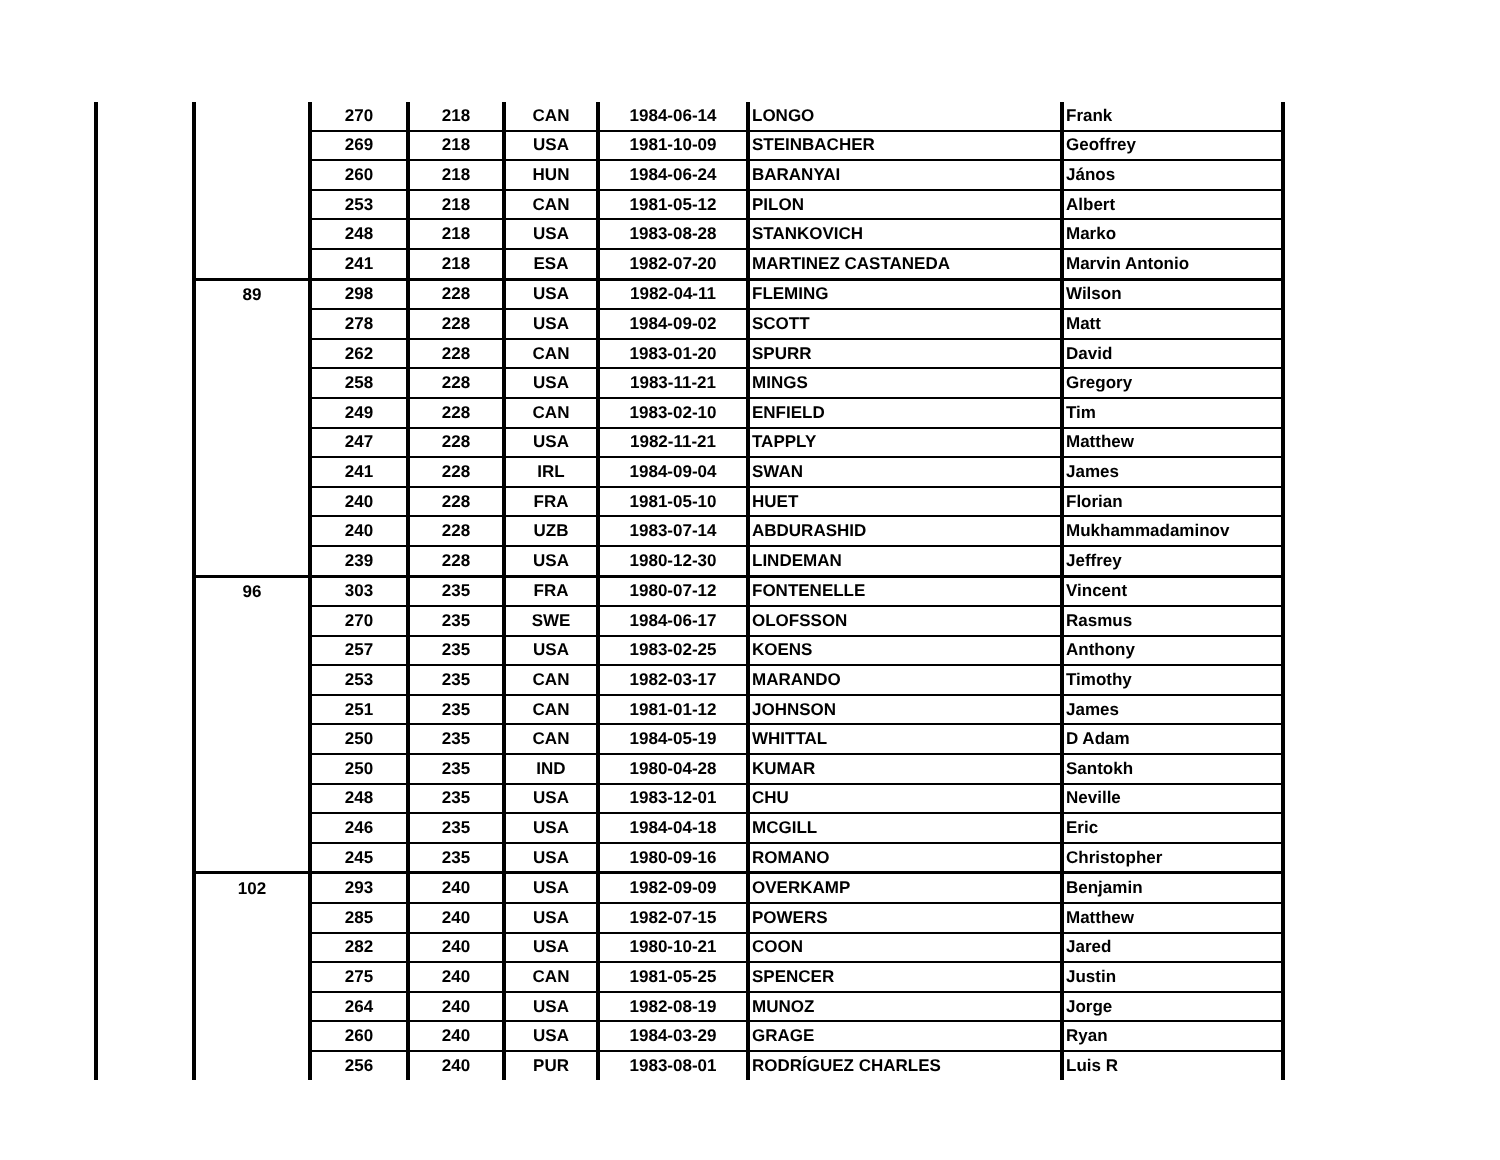| | | 270 | 218 | CAN | 1984-06-14 | LONGO | Frank |
| | | 269 | 218 | USA | 1981-10-09 | STEINBACHER | Geoffrey |
| | | 260 | 218 | HUN | 1984-06-24 | BARANYAI | János |
| | | 253 | 218 | CAN | 1981-05-12 | PILON | Albert |
| | | 248 | 218 | USA | 1983-08-28 | STANKOVICH | Marko |
| | | 241 | 218 | ESA | 1982-07-20 | MARTINEZ CASTANEDA | Marvin Antonio |
| | 89 | 298 | 228 | USA | 1982-04-11 | FLEMING | Wilson |
| | | 278 | 228 | USA | 1984-09-02 | SCOTT | Matt |
| | | 262 | 228 | CAN | 1983-01-20 | SPURR | David |
| | | 258 | 228 | USA | 1983-11-21 | MINGS | Gregory |
| | | 249 | 228 | CAN | 1983-02-10 | ENFIELD | Tim |
| | | 247 | 228 | USA | 1982-11-21 | TAPPLY | Matthew |
| | | 241 | 228 | IRL | 1984-09-04 | SWAN | James |
| | | 240 | 228 | FRA | 1981-05-10 | HUET | Florian |
| | | 240 | 228 | UZB | 1983-07-14 | ABDURASHID | Mukhammadaminov |
| | | 239 | 228 | USA | 1980-12-30 | LINDEMAN | Jeffrey |
| | 96 | 303 | 235 | FRA | 1980-07-12 | FONTENELLE | Vincent |
| | | 270 | 235 | SWE | 1984-06-17 | OLOFSSON | Rasmus |
| | | 257 | 235 | USA | 1983-02-25 | KOENS | Anthony |
| | | 253 | 235 | CAN | 1982-03-17 | MARANDO | Timothy |
| | | 251 | 235 | CAN | 1981-01-12 | JOHNSON | James |
| | | 250 | 235 | CAN | 1984-05-19 | WHITTAL | D Adam |
| | | 250 | 235 | IND | 1980-04-28 | KUMAR | Santokh |
| | | 248 | 235 | USA | 1983-12-01 | CHU | Neville |
| | | 246 | 235 | USA | 1984-04-18 | MCGILL | Eric |
| | | 245 | 235 | USA | 1980-09-16 | ROMANO | Christopher |
| | 102 | 293 | 240 | USA | 1982-09-09 | OVERKAMP | Benjamin |
| | | 285 | 240 | USA | 1982-07-15 | POWERS | Matthew |
| | | 282 | 240 | USA | 1980-10-21 | COON | Jared |
| | | 275 | 240 | CAN | 1981-05-25 | SPENCER | Justin |
| | | 264 | 240 | USA | 1982-08-19 | MUNOZ | Jorge |
| | | 260 | 240 | USA | 1984-03-29 | GRAGE | Ryan |
| | | 256 | 240 | PUR | 1983-08-01 | RODRÍGUEZ CHARLES | Luis R |